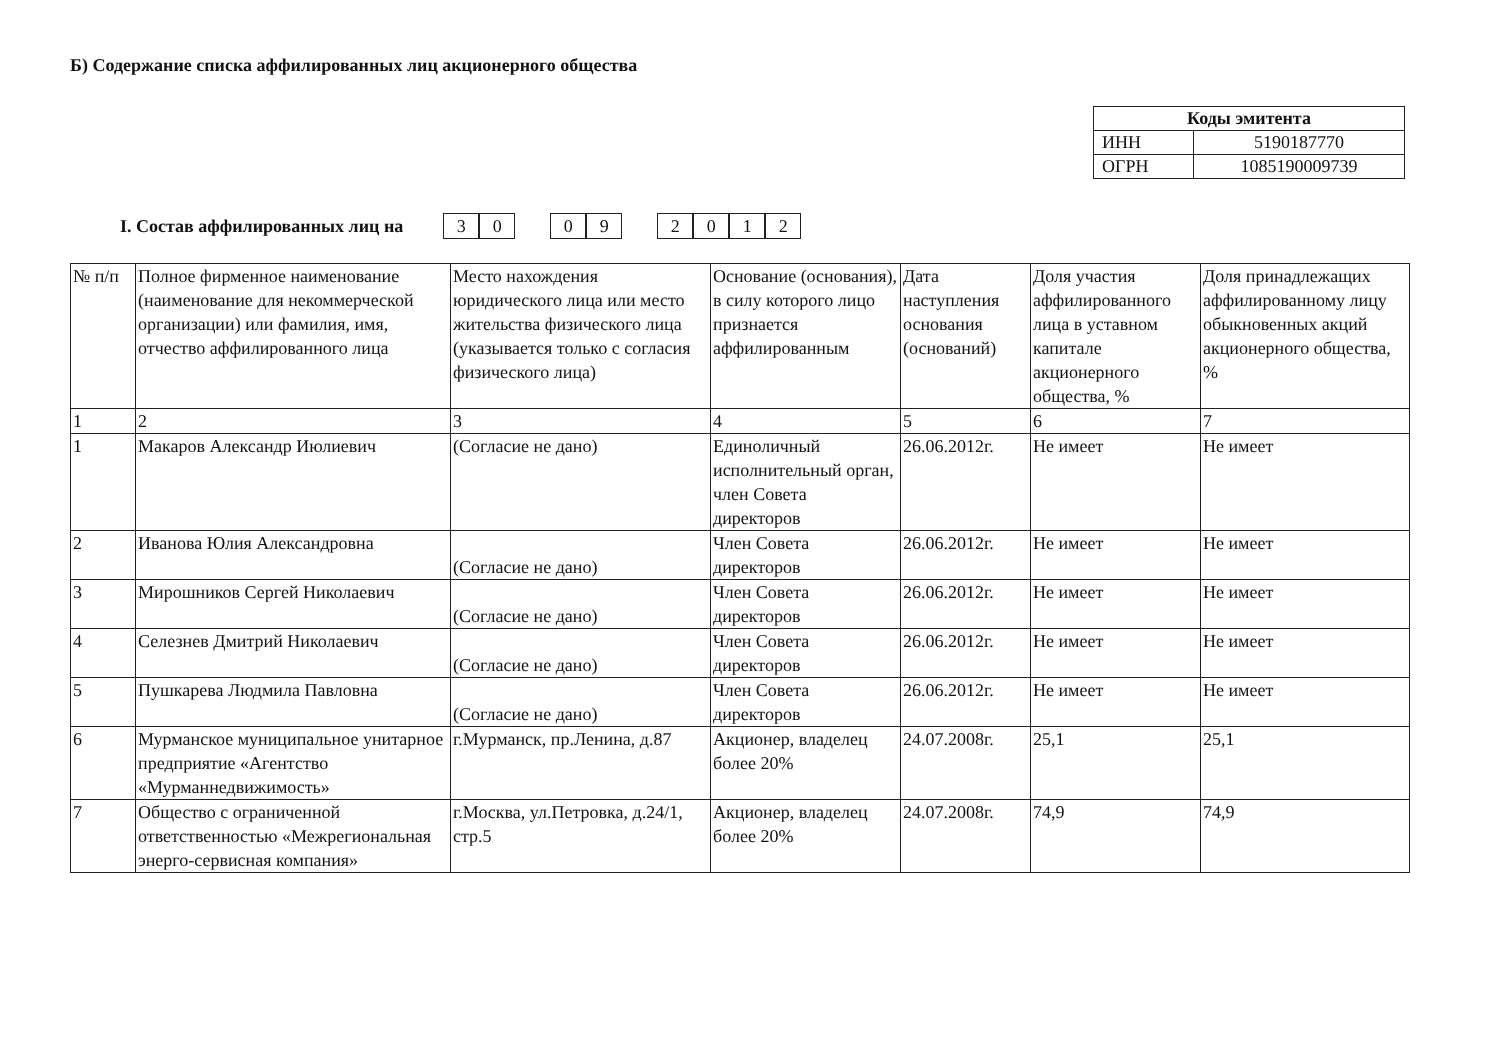Б) Содержание списка аффилированных лиц акционерного общества
| Коды эмитента | |
| --- | --- |
| ИНН | 5190187770 |
| ОГРН | 1085190009739 |
I. Состав аффилированных лиц на 30 09 2012
| № п/п | Полное фирменное наименование (наименование для некоммерческой организации) или фамилия, имя, отчество аффилированного лица | Место нахождения юридического лица или место жительства физического лица (указывается только с согласия физического лица) | Основание (основания), в силу которого лицо признается аффилированным | Дата наступления основания (оснований) | Доля участия аффилированного лица в уставном капитале акционерного общества, % | Доля принадлежащих аффилированному лицу обыкновенных акций акционерного общества, % |
| 1 | 2 | 3 | 4 | 5 | 6 | 7 |
| 1 | Макаров Александр Июлиевич | (Согласие не дано) | Единоличный исполнительный орган, член Совета директоров | 26.06.2012г. | Не имеет | Не имеет |
| 2 | Иванова Юлия Александровна | (Согласие не дано) | Член Совета директоров | 26.06.2012г. | Не имеет | Не имеет |
| 3 | Мирошников Сергей Николаевич | (Согласие не дано) | Член Совета директоров | 26.06.2012г. | Не имеет | Не имеет |
| 4 | Селезнев Дмитрий Николаевич | (Согласие не дано) | Член Совета директоров | 26.06.2012г. | Не имеет | Не имеет |
| 5 | Пушкарева Людмила Павловна | (Согласие не дано) | Член Совета директоров | 26.06.2012г. | Не имеет | Не имеет |
| 6 | Мурманское муниципальное унитарное предприятие «Агентство «Мурманнедвижимость» | г.Мурманск, пр.Ленина, д.87 | Акционер, владелец более 20% | 24.07.2008г. | 25,1 | 25,1 |
| 7 | Общество с ограниченной ответственностью «Межрегиональная энерго-сервисная компания» | г.Москва, ул.Петровка, д.24/1, стр.5 | Акционер, владелец более 20% | 24.07.2008г. | 74,9 | 74,9 |